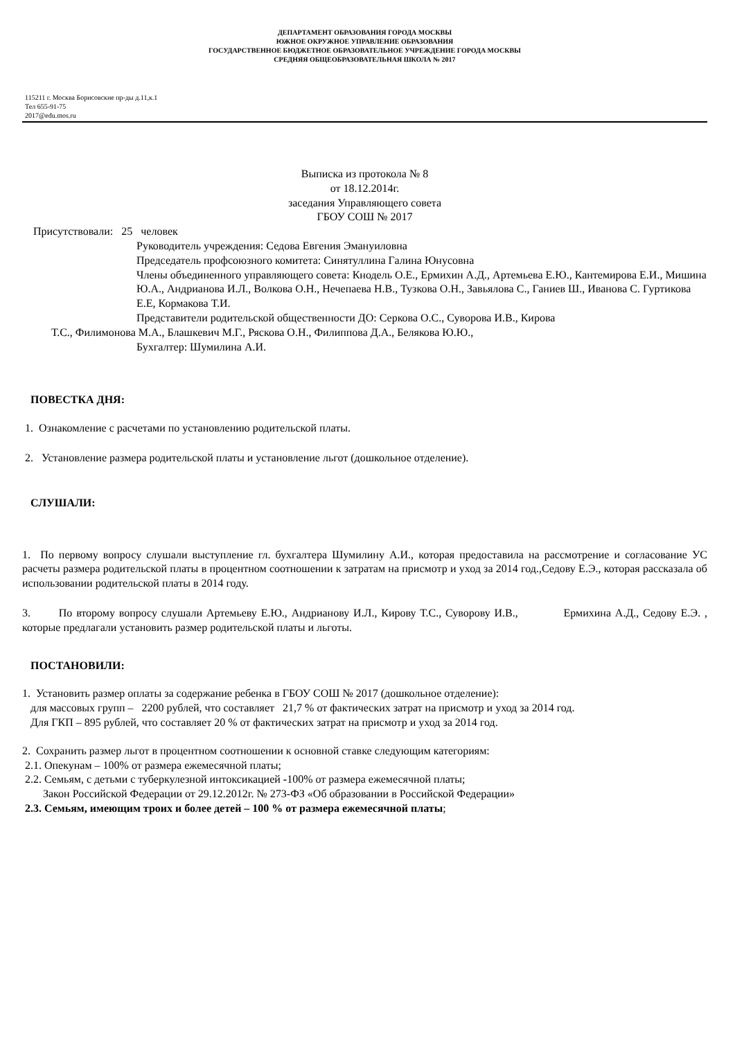ДЕПАРТАМЕНТ ОБРАЗОВАНИЯ ГОРОДА МОСКВЫ
ЮЖНОЕ ОКРУЖНОЕ УПРАВЛЕНИЕ ОБРАЗОВАНИЯ
ГОСУДАРСТВЕННОЕ БЮДЖЕТНОЕ ОБРАЗОВАТЕЛЬНОЕ УЧРЕЖДЕНИЕ ГОРОДА МОСКВЫ
СРЕДНЯЯ ОБЩЕОБРАЗОВАТЕЛЬНАЯ ШКОЛА № 2017
115211 г. Москва Борисовские пр-ды д.11,к.1
Тел 655-91-75
2017@edu.mos.ru
Выписка из протокола № 8
от 18.12.2014г.
заседания Управляющего совета
ГБОУ СОШ № 2017
Присутствовали: 25 человек
Руководитель учреждения: Седова Евгения Эмануиловна
Председатель профсоюзного комитета: Синятуллина Галина Юнусовна
Члены объединенного управляющего совета: Кнодель О.Е., Ермихин А.Д., Артемьева Е.Ю., Кантемирова Е.И., Мишина Ю.А., Андрианова И.Л., Волкова О.Н., Нечепаева Н.В., Тузкова О.Н., Завьялова С., Ганиев Ш., Иванова С. Гуртикова Е.Е, Кормакова Т.И.
Представители родительской общественности ДО: Серкова О.С., Суворова И.В., Кирова
Т.С., Филимонова М.А., Блашкевич М.Г., Ряскова О.Н., Филиппова Д.А., Белякова Ю.Ю.,
Бухгалтер: Шумилина А.И.
ПОВЕСТКА ДНЯ:
1. Ознакомление с расчетами по установлению родительской платы.
2. Установление размера родительской платы и установление льгот (дошкольное отделение).
СЛУШАЛИ:
1. По первому вопросу слушали выступление гл. бухгалтера Шумилину А.И., которая предоставила на рассмотрение и согласование УС расчеты размера родительской платы в процентном соотношении к затратам на присмотр и уход за 2014 год.,Седову Е.Э., которая рассказала об использовании родительской платы в 2014 году.
3. По второму вопросу слушали Артемьеву Е.Ю., Андрианову И.Л., Кирову Т.С., Суворову И.В., Ермихина А.Д., Седову Е.Э. , которые предлагали установить размер родительской платы и льготы.
ПОСТАНОВИЛИ:
1. Установить размер оплаты за содержание ребенка в ГБОУ СОШ № 2017 (дошкольное отделение):
для массовых групп – 2200 рублей, что составляет 21,7 % от фактических затрат на присмотр и уход за 2014 год.
Для ГКП – 895 рублей, что составляет 20 % от фактических затрат на присмотр и уход за 2014 год.
2. Сохранить размер льгот в процентном соотношении к основной ставке следующим категориям:
2.1. Опекунам – 100% от размера ежемесячной платы;
2.2. Семьям, с детьми с туберкулезной интоксикацией -100% от размера ежемесячной платы;
Закон Российской Федерации от 29.12.2012г. № 273-ФЗ «Об образовании в Российской Федерации»
2.3. Семьям, имеющим троих и более детей – 100 % от размера ежемесячной платы;